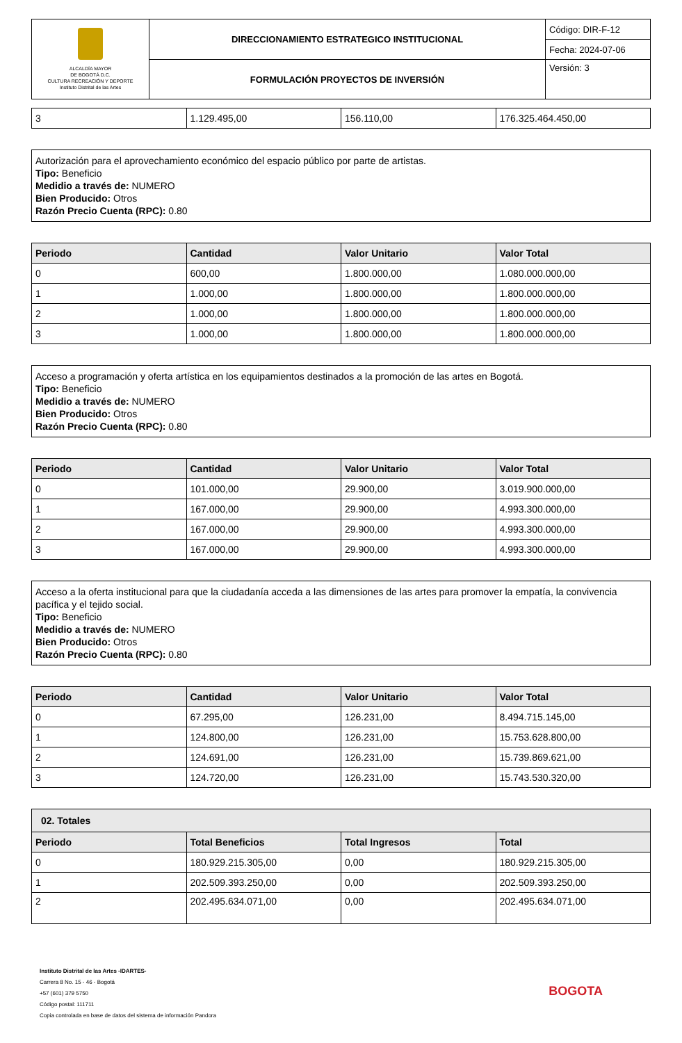| ALCALDÍA MAYOR DE BOGOTÁ D.C. CULTURA RECREACIÓN Y DEPORTE Instituto Distrital de las Artes | DIRECCIONAMIENTO ESTRATEGICO INSTITUCIONAL | Código: DIR-F-12 |
| | | Fecha: 2024-07-06 |
| | FORMULACIÓN PROYECTOS DE INVERSIÓN | Versión: 3 |
| 3 | 1.129.495,00 | 156.110,00 | 176.325.464.450,00 |
Autorización para el aprovechamiento económico del espacio público por parte de artistas.
Tipo: Beneficio
Medidio a través de: NUMERO
Bien Producido: Otros
Razón Precio Cuenta (RPC): 0.80
| Periodo | Cantidad | Valor Unitario | Valor Total |
| --- | --- | --- | --- |
| 0 | 600,00 | 1.800.000,00 | 1.080.000.000,00 |
| 1 | 1.000,00 | 1.800.000,00 | 1.800.000.000,00 |
| 2 | 1.000,00 | 1.800.000,00 | 1.800.000.000,00 |
| 3 | 1.000,00 | 1.800.000,00 | 1.800.000.000,00 |
Acceso a programación y oferta artística en los equipamientos destinados a la promoción de las artes en Bogotá.
Tipo: Beneficio
Medidio a través de: NUMERO
Bien Producido: Otros
Razón Precio Cuenta (RPC): 0.80
| Periodo | Cantidad | Valor Unitario | Valor Total |
| --- | --- | --- | --- |
| 0 | 101.000,00 | 29.900,00 | 3.019.900.000,00 |
| 1 | 167.000,00 | 29.900,00 | 4.993.300.000,00 |
| 2 | 167.000,00 | 29.900,00 | 4.993.300.000,00 |
| 3 | 167.000,00 | 29.900,00 | 4.993.300.000,00 |
Acceso a la oferta institucional para que la ciudadanía acceda a las dimensiones de las artes para promover la empatía, la convivencia pacífica y el tejido social.
Tipo: Beneficio
Medidio a través de: NUMERO
Bien Producido: Otros
Razón Precio Cuenta (RPC): 0.80
| Periodo | Cantidad | Valor Unitario | Valor Total |
| --- | --- | --- | --- |
| 0 | 67.295,00 | 126.231,00 | 8.494.715.145,00 |
| 1 | 124.800,00 | 126.231,00 | 15.753.628.800,00 |
| 2 | 124.691,00 | 126.231,00 | 15.739.869.621,00 |
| 3 | 124.720,00 | 126.231,00 | 15.743.530.320,00 |
| 02. Totales | | | |
| --- | --- | --- | --- |
| Periodo | Total Beneficios | Total Ingresos | Total |
| 0 | 180.929.215.305,00 | 0,00 | 180.929.215.305,00 |
| 1 | 202.509.393.250,00 | 0,00 | 202.509.393.250,00 |
| 2 | 202.495.634.071,00 | 0,00 | 202.495.634.071,00 |
Instituto Distrital de las Artes -IDARTES-
Carrera 8 No. 15 - 46 - Bogotá
+57 (601) 379 5750
Código postal: 111711
Copia controlada en base de datos del sistema de información Pandora
BOGOTA